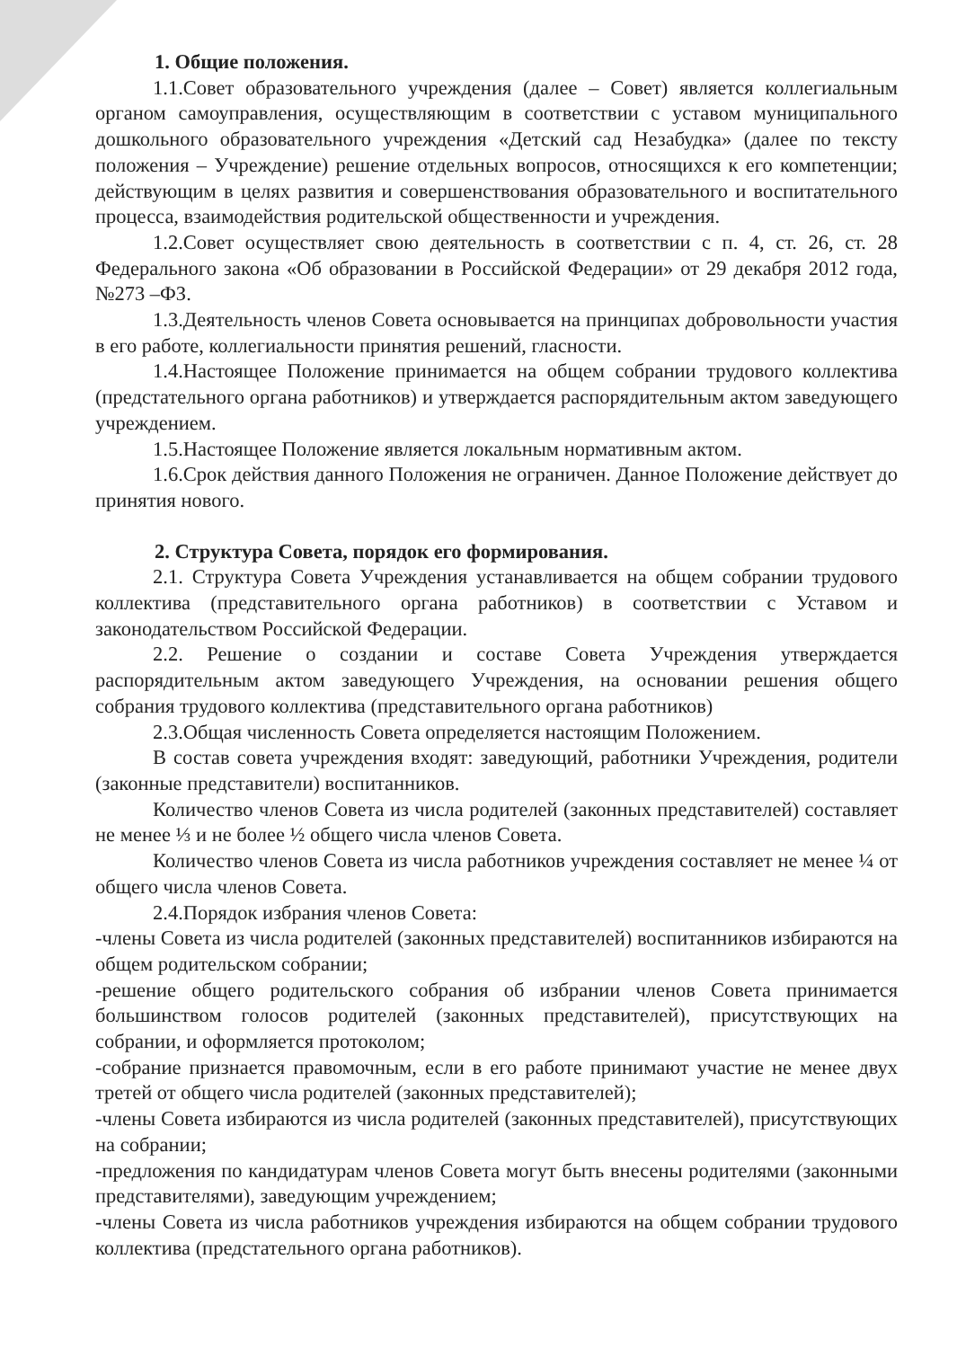1. Общие положения.
1.1.Совет образовательного учреждения (далее – Совет) является коллегиальным органом самоуправления, осуществляющим в соответствии с уставом муниципального дошкольного образовательного учреждения «Детский сад Незабудка» (далее по тексту положения – Учреждение) решение отдельных вопросов, относящихся к его компетенции; действующим в целях развития и совершенствования образовательного и воспитательного процесса, взаимодействия родительской общественности и учреждения.
1.2.Совет осуществляет свою деятельность в соответствии с п. 4, ст. 26, ст. 28 Федерального закона «Об образовании в Российской Федерации» от 29 декабря 2012 года, №273 –ФЗ.
1.3.Деятельность членов Совета основывается на принципах добровольности участия в его работе, коллегиальности принятия решений, гласности.
1.4.Настоящее Положение принимается на общем собрании трудового коллектива (предстательного органа работников) и утверждается распорядительным актом заведующего учреждением.
1.5.Настоящее Положение является локальным нормативным актом.
1.6.Срок действия данного Положения не ограничен. Данное Положение действует до принятия нового.
2. Структура Совета, порядок его формирования.
2.1. Структура Совета Учреждения устанавливается на общем собрании трудового коллектива (представительного органа работников) в соответствии с Уставом и законодательством Российской Федерации.
2.2. Решение о создании и составе Совета Учреждения утверждается распорядительным актом заведующего Учреждения, на основании решения общего собрания трудового коллектива (представительного органа работников)
2.3.Общая численность Совета определяется настоящим Положением.
В состав совета учреждения входят: заведующий, работники Учреждения, родители (законные представители) воспитанников.
Количество членов Совета из числа родителей (законных представителей) составляет не менее ⅓ и не более ½ общего числа членов Совета.
Количество членов Совета из числа работников учреждения составляет не менее ¼ от общего числа членов Совета.
2.4.Порядок избрания членов Совета:
-члены Совета из числа родителей (законных представителей) воспитанников избираются на общем родительском собрании;
-решение общего родительского собрания об избрании членов Совета принимается большинством голосов родителей (законных представителей), присутствующих на собрании, и оформляется протоколом;
-собрание признается правомочным, если в его работе принимают участие не менее двух третей от общего числа родителей (законных представителей);
-члены Совета избираются из числа родителей (законных представителей), присутствующих на собрании;
-предложения по кандидатурам членов Совета могут быть внесены родителями (законными представителями), заведующим учреждением;
-члены Совета из числа работников учреждения избираются на общем собрании трудового коллектива (предстательного органа работников).